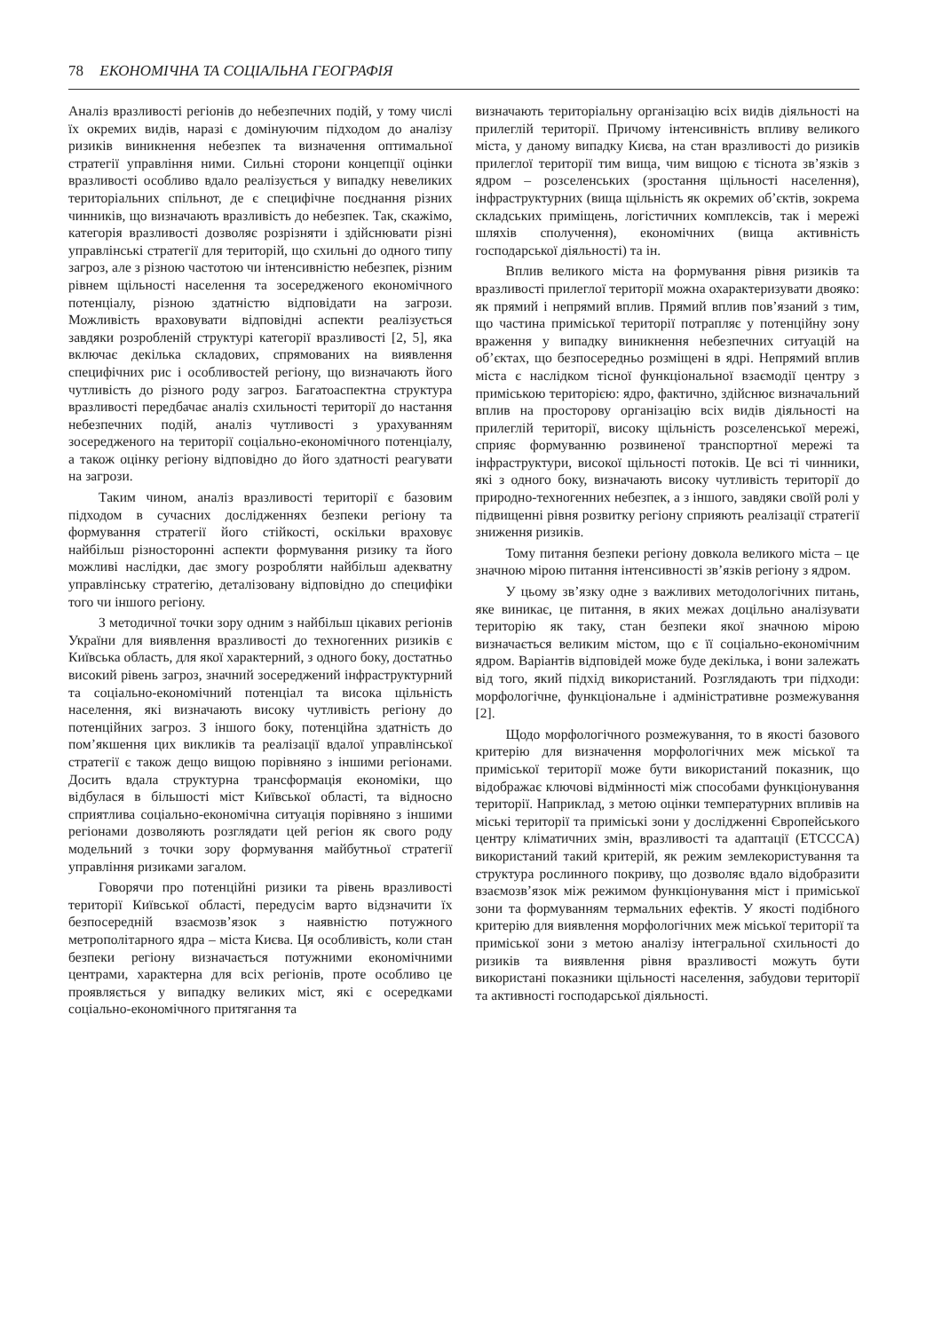78 ЕКОНОМІЧНА ТА СОЦІАЛЬНА ГЕОГРАФІЯ
Аналіз вразливості регіонів до небезпечних подій, у тому числі їх окремих видів, наразі є домінуючим підходом до аналізу ризиків виникнення небезпек та визначення оптимальної стратегії управління ними. Сильні сторони концепції оцінки вразливості особливо вдало реалізується у випадку невеликих територіальних спільнот, де є специфічне поєднання різних чинників, що визначають вразливість до небезпек. Так, скажімо, категорія вразливості дозволяє розрізняти і здійснювати різні управлінські стратегії для територій, що схильні до одного типу загроз, але з різною частотою чи інтенсивністю небезпек, різним рівнем щільності населення та зосередженого економічного потенціалу, різною здатністю відповідати на загрози. Можливість враховувати відповідні аспекти реалізується завдяки розробленій структурі категорії вразливості [2, 5], яка включає декілька складових, спрямованих на виявлення специфічних рис і особливостей регіону, що визначають його чутливість до різного роду загроз. Багатоаспектна структура вразливості передбачає аналіз схильності території до настання небезпечних подій, аналіз чутливості з урахуванням зосередженого на території соціально-економічного потенціалу, а також оцінку регіону відповідно до його здатності реагувати на загрози.
Таким чином, аналіз вразливості території є базовим підходом в сучасних дослідженнях безпеки регіону та формування стратегії його стійкості, оскільки враховує найбільш різносторонні аспекти формування ризику та його можливі наслідки, дає змогу розробляти найбільш адекватну управлінську стратегію, деталізовану відповідно до специфіки того чи іншого регіону.
З методичної точки зору одним з найбільш цікавих регіонів України для виявлення вразливості до техногенних ризиків є Київська область, для якої характерний, з одного боку, достатньо високий рівень загроз, значний зосереджений інфраструктурний та соціально-економічний потенціал та висока щільність населення, які визначають високу чутливість регіону до потенційних загроз. З іншого боку, потенційна здатність до пом’якшення цих викликів та реалізації вдалої управлінської стратегії є також дещо вищою порівняно з іншими регіонами. Досить вдала структурна трансформація економіки, що відбулася в більшості міст Київської області, та відносно сприятлива соціально-економічна ситуація порівняно з іншими регіонами дозволяють розглядати цей регіон як свого роду модельний з точки зору формування майбутньої стратегії управління ризиками загалом.
Говорячи про потенційні ризики та рівень вразливості території Київської області, передусім варто відзначити їх безпосередній взаємозв’язок з наявністю потужного метрополітарного ядра – міста Києва. Ця особливість, коли стан безпеки регіону визначається потужними економічними центрами, характерна для всіх регіонів, проте особливо це проявляється у випадку великих міст, які є осередками соціально-економічного притягання та
визначають територіальну організацію всіх видів діяльності на прилеглій території. Причому інтенсивність впливу великого міста, у даному випадку Києва, на стан вразливості до ризиків прилеглої території тим вища, чим вищою є тіснота зв’язків з ядром – розселенських (зростання щільності населення), інфраструктурних (вища щільність як окремих об’єктів, зокрема складських приміщень, логістичних комплексів, так і мережі шляхів сполучення), економічних (вища активність господарської діяльності) та ін.
Вплив великого міста на формування рівня ризиків та вразливості прилеглої території можна охарактеризувати двояко: як прямий і непрямий вплив. Прямий вплив пов’язаний з тим, що частина приміської території потрапляє у потенційну зону враження у випадку виникнення небезпечних ситуацій на об’єктах, що безпосередньо розміщені в ядрі. Непрямий вплив міста є наслідком тісної функціональної взаємодії центру з приміською територією: ядро, фактично, здійснює визначальний вплив на просторову організацію всіх видів діяльності на прилеглій території, високу щільність розселенської мережі, сприяє формуванню розвиненої транспортної мережі та інфраструктури, високої щільності потоків. Це всі ті чинники, які з одного боку, визначають високу чутливість території до природно-техногенних небезпек, а з іншого, завдяки своїй ролі у підвищенні рівня розвитку регіону сприяють реалізації стратегії зниження ризиків.
Тому питання безпеки регіону довкола великого міста – це значною мірою питання інтенсивності зв’язків регіону з ядром.
У цьому зв’язку одне з важливих методологічних питань, яке виникає, це питання, в яких межах доцільно аналізувати територію як таку, стан безпеки якої значною мірою визначається великим містом, що є її соціально-економічним ядром. Варіантів відповідей може буде декілька, і вони залежать від того, який підхід використаний. Розглядають три підходи: морфологічне, функціональне і адміністративне розмежування [2].
Щодо морфологічного розмежування, то в якості базового критерію для визначення морфологічних меж міської та приміської території може бути використаний показник, що відображає ключові відмінності між способами функціонування території. Наприклад, з метою оцінки температурних впливів на міські території та приміські зони у дослідженні Європейського центру кліматичних змін, вразливості та адаптації (ETCCCA) використаний такий критерій, як режим землекористування та структура рослинного покриву, що дозволяє вдало відобразити взаємозв’язок між режимом функціонування міст і приміської зони та формуванням термальних ефектів. У якості подібного критерію для виявлення морфологічних меж міської території та приміської зони з метою аналізу інтегральної схильності до ризиків та виявлення рівня вразливості можуть бути використані показники щільності населення, забудови території та активності господарської діяльності.